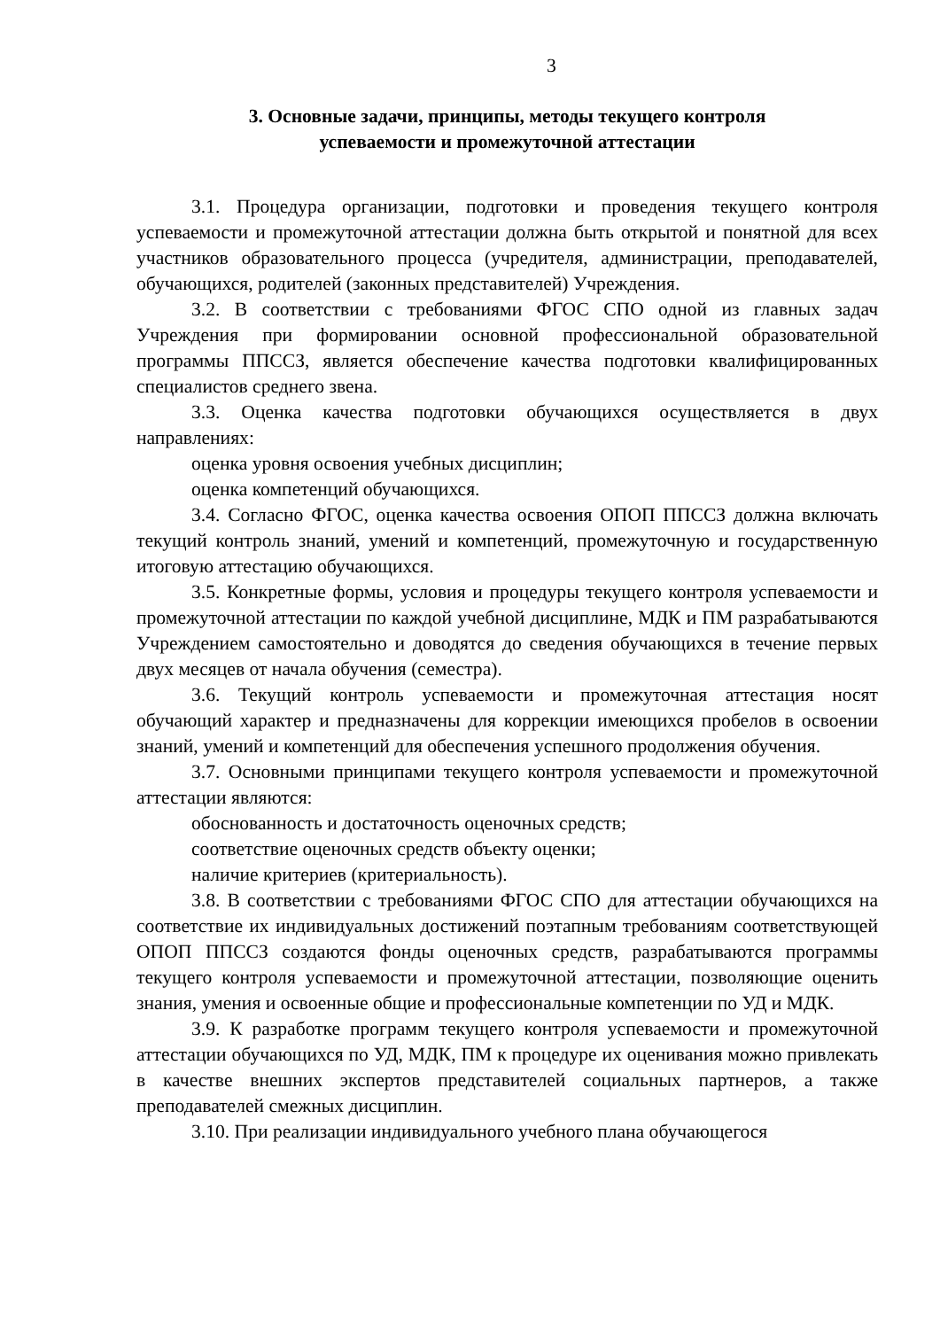3
3. Основные задачи, принципы, методы текущего контроля
успеваемости и промежуточной аттестации
3.1. Процедура организации, подготовки и проведения текущего контроля успеваемости и промежуточной аттестации должна быть открытой и понятной для всех участников образовательного процесса (учредителя, администрации, преподавателей, обучающихся, родителей (законных представителей) Учреждения.
3.2. В соответствии с требованиями ФГОС СПО одной из главных задач Учреждения при формировании основной профессиональной образовательной программы ППССЗ, является обеспечение качества подготовки квалифицированных специалистов среднего звена.
3.3. Оценка качества подготовки обучающихся осуществляется в двух направлениях:
оценка уровня освоения учебных дисциплин;
оценка компетенций обучающихся.
3.4. Согласно ФГОС, оценка качества освоения ОПОП ППССЗ должна включать текущий контроль знаний, умений и компетенций, промежуточную и государственную итоговую аттестацию обучающихся.
3.5. Конкретные формы, условия и процедуры текущего контроля успеваемости и промежуточной аттестации по каждой учебной дисциплине, МДК и ПМ разрабатываются Учреждением самостоятельно и доводятся до сведения обучающихся в течение первых двух месяцев от начала обучения (семестра).
3.6. Текущий контроль успеваемости и промежуточная аттестация носят обучающий характер и предназначены для коррекции имеющихся пробелов в освоении знаний, умений и компетенций для обеспечения успешного продолжения обучения.
3.7. Основными принципами текущего контроля успеваемости и промежуточной аттестации являются:
обоснованность и достаточность оценочных средств;
соответствие оценочных средств объекту оценки;
наличие критериев (критериальность).
3.8. В соответствии с требованиями ФГОС СПО для аттестации обучающихся на соответствие их индивидуальных достижений поэтапным требованиям соответствующей ОПОП ППССЗ создаются фонды оценочных средств, разрабатываются программы текущего контроля успеваемости и промежуточной аттестации, позволяющие оценить знания, умения и освоенные общие и профессиональные компетенции по УД и МДК.
3.9. К разработке программ текущего контроля успеваемости и промежуточной аттестации обучающихся по УД, МДК, ПМ к процедуре их оценивания можно привлекать в качестве внешних экспертов представителей социальных партнеров, а также преподавателей смежных дисциплин.
3.10. При реализации индивидуального учебного плана обучающегося